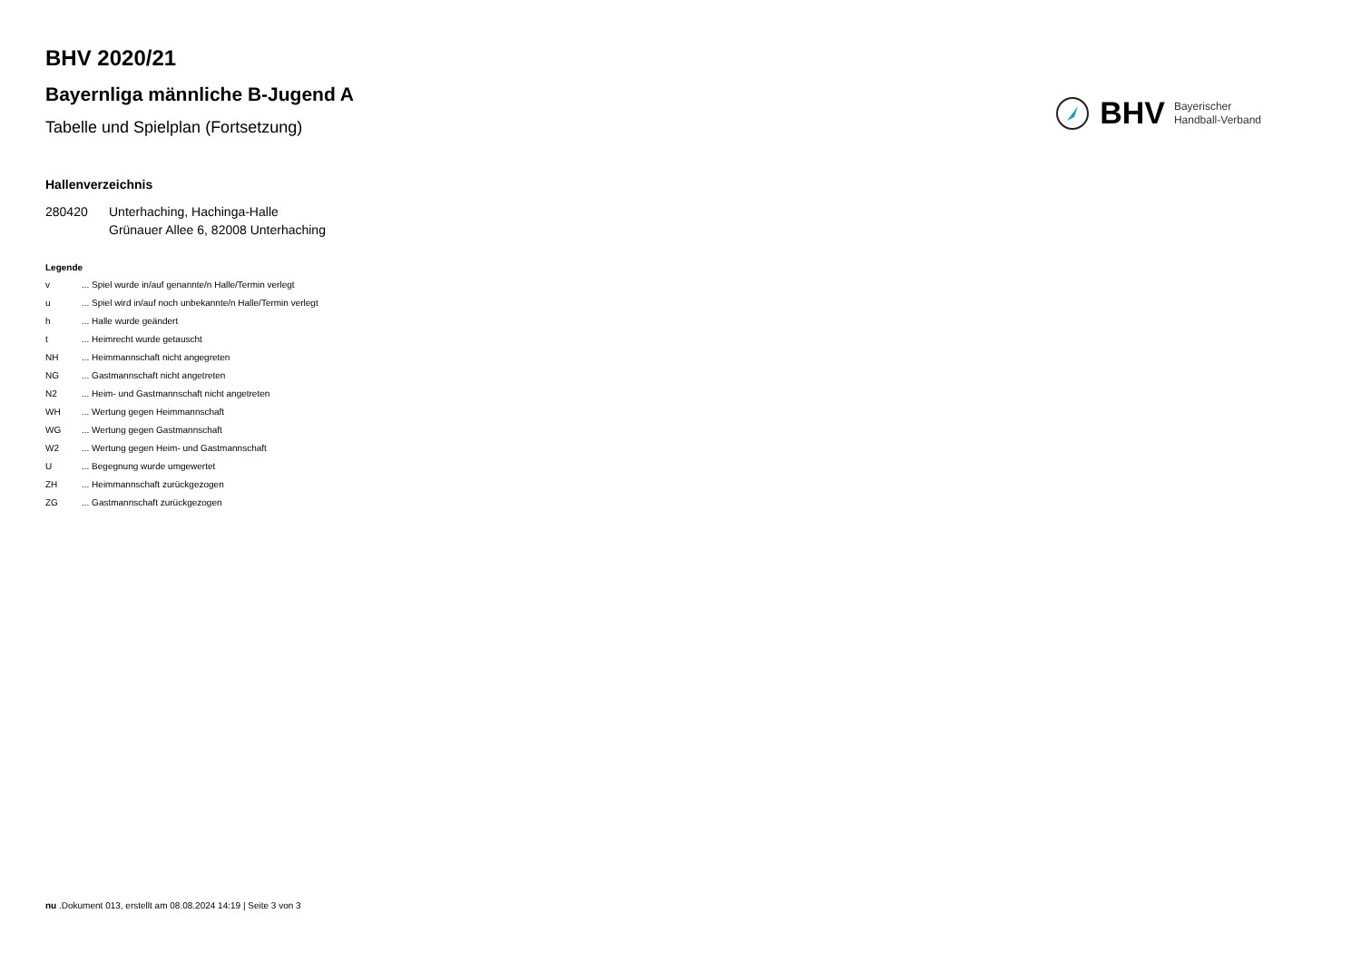BHV 2020/21
Bayernliga männliche B-Jugend A
Tabelle und Spielplan (Fortsetzung)
BHV Bayerischer
Handball-Verband
Hallenverzeichnis
280420 Unterhaching, Hachinga-Halle
Grünauer Allee 6, 82008 Unterhaching
Legende
v... Spiel wurde in/auf genannte/n Halle/Termin verlegt
u... Spiel wird in/auf noch unbekannte/n Halle/Termin verlegt
h... Halle wurde geändert
t... Heimrecht wurde getauscht
NH... Heimmannschaft nicht angegreten
NG... Gastmannschaft nicht angetreten
N2... Heim- und Gastmannschaft nicht angetreten
WH... Wertung gegen Heimmannschaft
WG... Wertung gegen Gastmannschaft
W2... Wertung gegen Heim- und Gastmannschaft
U... Begegnung wurde umgewertet
ZH... Heimmannschaft zurückgezogen
ZG... Gastmannschaft zurückgezogen
nu .Dokument 013, erstellt am 08.08.2024 14:19 | Seite 3 von 3